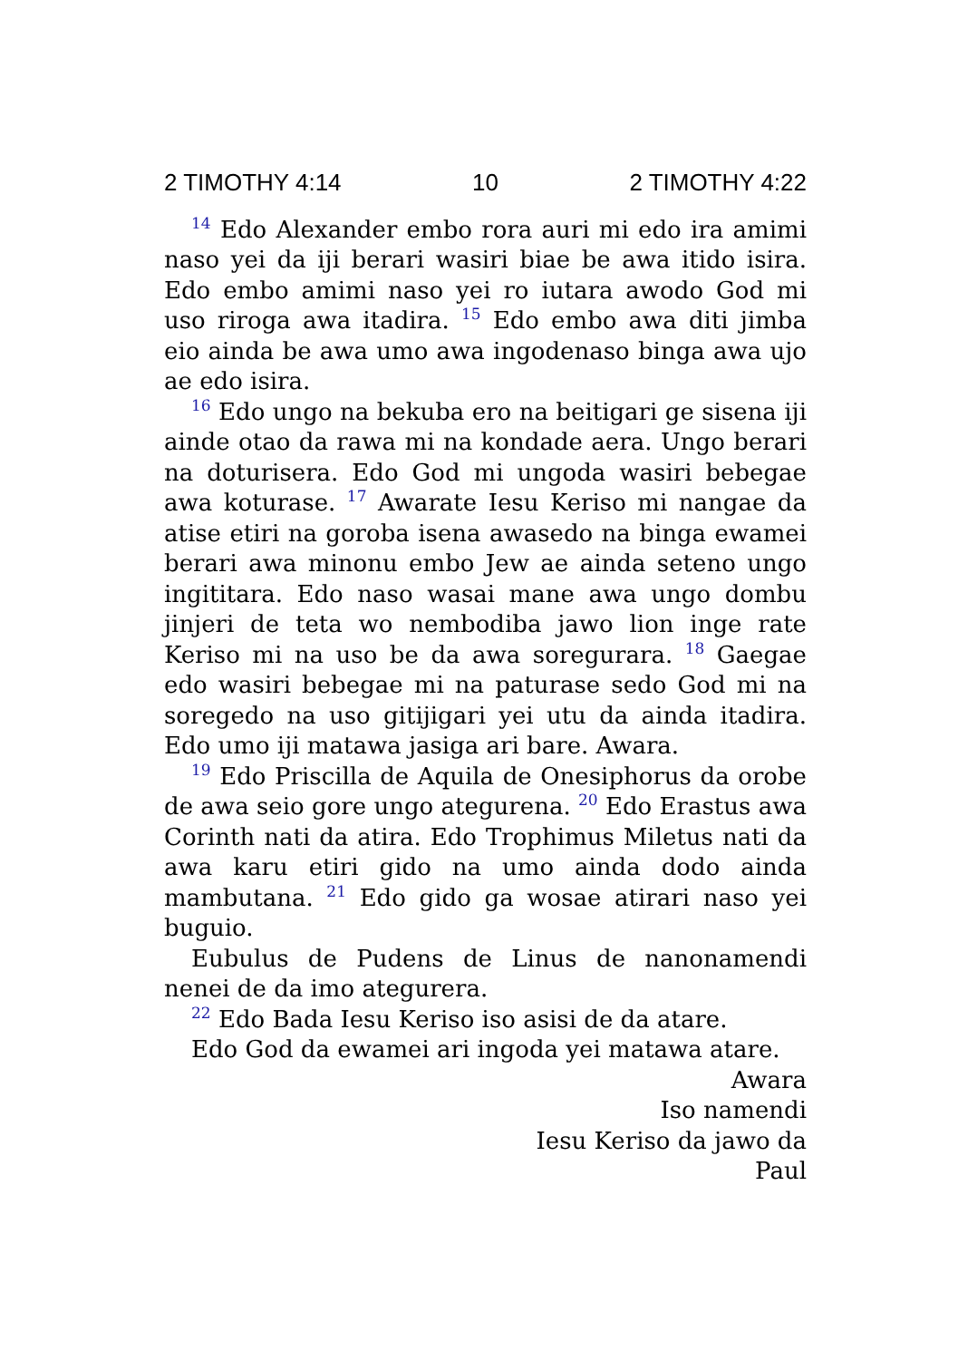2 TIMOTHY 4:14 10 2 TIMOTHY 4:22
<sup>14</sup> Edo Alexander embo rora auri mi edo ira amimi naso yei da iji berari wasiri biae be awa itido isira. Edo embo amimi naso yei ro iutara awodo God mi uso riroga awa itadira. <sup>15</sup> Edo embo awa diti jimba eio ainda be awa umo awa ingodenaso binga awa ujo ae edo isira.
<sup>16</sup> Edo ungo na bekuba ero na beitigari ge sisena iji ainde otao da rawa mi na kondade aera. Ungo berari na doturisera. Edo God mi ungoda wasiri bebegae awa koturase. <sup>17</sup> Awarate Iesu Keriso mi nangae da atise etiri na goroba isena awasedo na binga ewamei berari awa minonu embo Jew ae ainda seteno ungo ingititara. Edo naso wasai mane awa ungo dombu jinjeri de teta wo nembodiba jawo lion inge rate Keriso mi na uso be da awa soregurara. <sup>18</sup> Gaegae edo wasiri bebegae mi na paturase sedo God mi na soregedo na uso gitijigari yei utu da ainda itadira. Edo umo iji matawa jasiga ari bare. Awara.
<sup>19</sup> Edo Priscilla de Aquila de Onesiphorus da orobe de awa seio gore ungo ategurena. <sup>20</sup> Edo Erastus awa Corinth nati da atira. Edo Trophimus Miletus nati da awa karu etiri gido na umo ainda dodo ainda mambutana. <sup>21</sup> Edo gido ga wosae atirari naso yei buguio.
Eubulus de Pudens de Linus de nanonamendi nenei de da imo ategurera.
<sup>22</sup> Edo Bada Iesu Keriso iso asisi de da atare.
Edo God da ewamei ari ingoda yei matawa atare.
Awara
Iso namendi
Iesu Keriso da jawo da
Paul